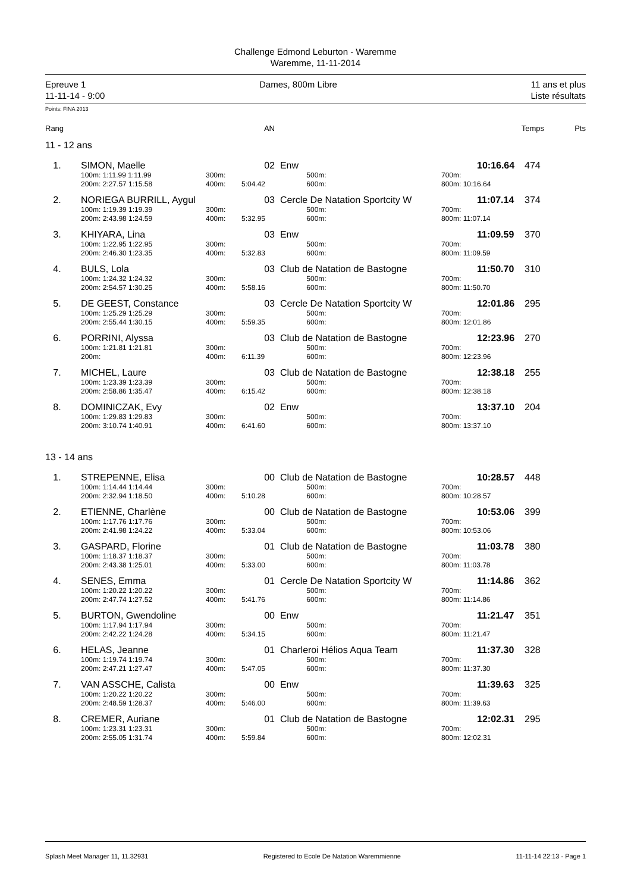Challenge Edmond Leburton - Waremme
Waremme, 11-11-2014
Epreuve 1
11-11-14 - 9:00
Dames, 800m Libre 11 ans et plus
Liste résultats
Points: FINA 2013
| Rang | AN | | Temps | Pts |
| --- | --- | --- | --- | --- |
11 - 12 ans
| 1. | SIMON, Maelle | | 02 | Enw | | 10:16.64 | 474 |
| | 100m: 1:11.99 1:11.99 | 300m: | | 500m: | 700m: | | |
| | 200m: 2:27.57 1:15.58 | 400m: | 5:04.42 | 600m: | 800m: 10:16.64 | | |
| 2. | NORIEGA BURRILL, Aygul | | 03 | Cercle De Natation Sportcity W | | 11:07.14 | 374 |
| | 100m: 1:19.39 1:19.39 | 300m: | | 500m: | 700m: | | |
| | 200m: 2:43.98 1:24.59 | 400m: | 5:32.95 | 600m: | 800m: 11:07.14 | | |
| 3. | KHIYARA, Lina | | 03 | Enw | | 11:09.59 | 370 |
| | 100m: 1:22.95 1:22.95 | 300m: | | 500m: | 700m: | | |
| | 200m: 2:46.30 1:23.35 | 400m: | 5:32.83 | 600m: | 800m: 11:09.59 | | |
| 4. | BULS, Lola | | 03 | Club de Natation de Bastogne | | 11:50.70 | 310 |
| | 100m: 1:24.32 1:24.32 | 300m: | | 500m: | 700m: | | |
| | 200m: 2:54.57 1:30.25 | 400m: | 5:58.16 | 600m: | 800m: 11:50.70 | | |
| 5. | DE GEEST, Constance | | 03 | Cercle De Natation Sportcity W | | 12:01.86 | 295 |
| | 100m: 1:25.29 1:25.29 | 300m: | | 500m: | 700m: | | |
| | 200m: 2:55.44 1:30.15 | 400m: | 5:59.35 | 600m: | 800m: 12:01.86 | | |
| 6. | PORRINI, Alyssa | | 03 | Club de Natation de Bastogne | | 12:23.96 | 270 |
| | 100m: 1:21.81 1:21.81 | 300m: | | 500m: | 700m: | | |
| | 200m: | 400m: | 6:11.39 | 600m: | 800m: 12:23.96 | | |
| 7. | MICHEL, Laure | | 03 | Club de Natation de Bastogne | | 12:38.18 | 255 |
| | 100m: 1:23.39 1:23.39 | 300m: | | 500m: | 700m: | | |
| | 200m: 2:58.86 1:35.47 | 400m: | 6:15.42 | 600m: | 800m: 12:38.18 | | |
| 8. | DOMINICZAK, Evy | | 02 | Enw | | 13:37.10 | 204 |
| | 100m: 1:29.83 1:29.83 | 300m: | | 500m: | 700m: | | |
| | 200m: 3:10.74 1:40.91 | 400m: | 6:41.60 | 600m: | 800m: 13:37.10 | | |
13 - 14 ans
| 1. | STREPENNE, Elisa | | 00 | Club de Natation de Bastogne | | 10:28.57 | 448 |
| | 100m: 1:14.44 1:14.44 | 300m: | | 500m: | 700m: | | |
| | 200m: 2:32.94 1:18.50 | 400m: | 5:10.28 | 600m: | 800m: 10:28.57 | | |
| 2. | ETIENNE, Charlène | | 00 | Club de Natation de Bastogne | | 10:53.06 | 399 |
| | 100m: 1:17.76 1:17.76 | 300m: | | 500m: | 700m: | | |
| | 200m: 2:41.98 1:24.22 | 400m: | 5:33.04 | 600m: | 800m: 10:53.06 | | |
| 3. | GASPARD, Florine | | 01 | Club de Natation de Bastogne | | 11:03.78 | 380 |
| | 100m: 1:18.37 1:18.37 | 300m: | | 500m: | 700m: | | |
| | 200m: 2:43.38 1:25.01 | 400m: | 5:33.00 | 600m: | 800m: 11:03.78 | | |
| 4. | SENES, Emma | | 01 | Cercle De Natation Sportcity W | | 11:14.86 | 362 |
| | 100m: 1:20.22 1:20.22 | 300m: | | 500m: | 700m: | | |
| | 200m: 2:47.74 1:27.52 | 400m: | 5:41.76 | 600m: | 800m: 11:14.86 | | |
| 5. | BURTON, Gwendoline | | 00 | Enw | | 11:21.47 | 351 |
| | 100m: 1:17.94 1:17.94 | 300m: | | 500m: | 700m: | | |
| | 200m: 2:42.22 1:24.28 | 400m: | 5:34.15 | 600m: | 800m: 11:21.47 | | |
| 6. | HELAS, Jeanne | | 01 | Charleroi Hélios Aqua Team | | 11:37.30 | 328 |
| | 100m: 1:19.74 1:19.74 | 300m: | | 500m: | 700m: | | |
| | 200m: 2:47.21 1:27.47 | 400m: | 5:47.05 | 600m: | 800m: 11:37.30 | | |
| 7. | VAN ASSCHE, Calista | | 00 | Enw | | 11:39.63 | 325 |
| | 100m: 1:20.22 1:20.22 | 300m: | | 500m: | 700m: | | |
| | 200m: 2:48.59 1:28.37 | 400m: | 5:46.00 | 600m: | 800m: 11:39.63 | | |
| 8. | CREMER, Auriane | | 01 | Club de Natation de Bastogne | | 12:02.31 | 295 |
| | 100m: 1:23.31 1:23.31 | 300m: | | 500m: | 700m: | | |
| | 200m: 2:55.05 1:31.74 | 400m: | 5:59.84 | 600m: | 800m: 12:02.31 | | |
Splash Meet Manager 11, 11.32931 Registered to Ecole De Natation Waremmienne 11-11-14 22:13 - Page 1